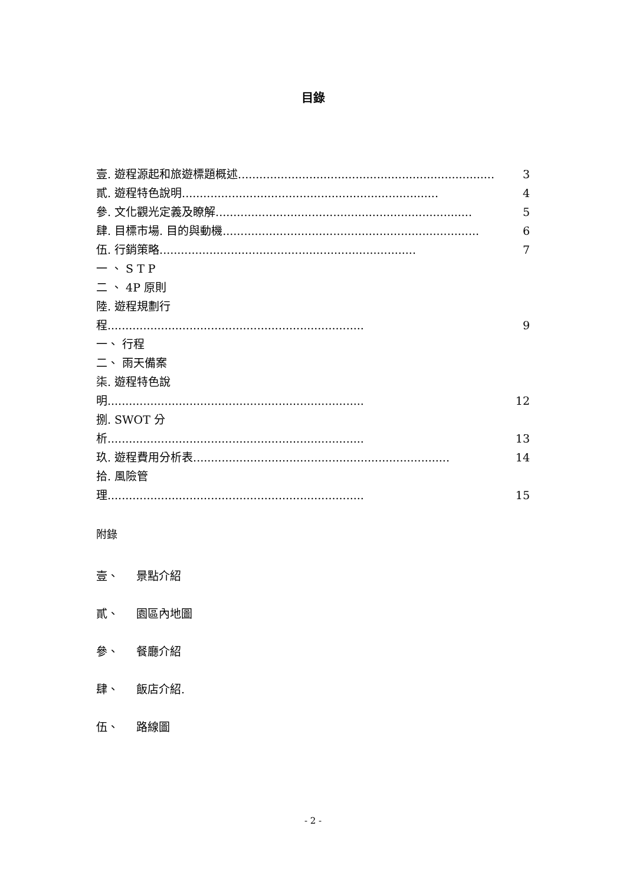目錄
壹. 遊程源起和旅遊標題概述........................................................................ 3
貳. 遊程特色說明........................................................................ 4
參. 文化觀光定義及瞭解........................................................................ 5
肆. 目標市場. 目的與動機........................................................................ 6
伍. 行銷策略........................................................................ 7
一 、 S T P
二 、 4P 原則
陸. 遊程規劃行
程........................................................................ 9
一、 行程
二、 雨天備案
柒. 遊程特色說
明........................................................................ 12
捌. SWOT 分
析........................................................................ 13
玖. 遊程費用分析表........................................................................ 14
拾. 風險管
理........................................................................ 15
附錄
壹、 景點介紹
貳、 園區內地圖
參、 餐廳介紹
肆、 飯店介紹.
伍、 路線圖
- 2 -